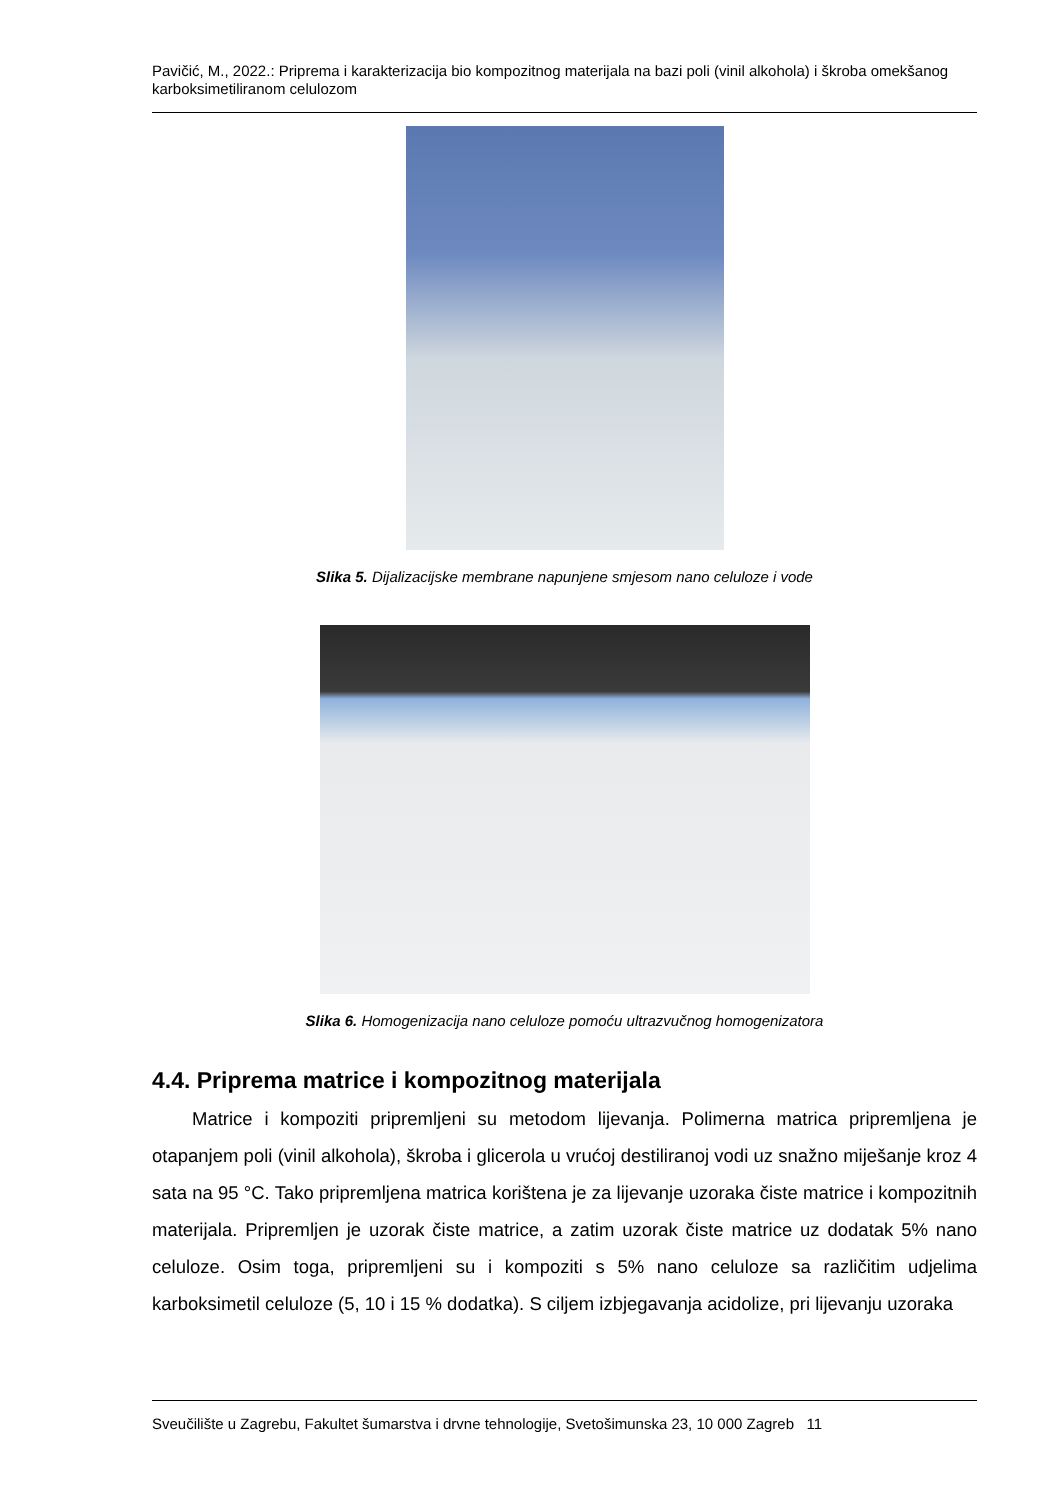Pavičić, M., 2022.: Priprema i karakterizacija bio kompozitnog materijala na bazi poli (vinil alkohola) i škroba omekšanog karboksimetiliranom celulozom
Slika 5. Dijalizacijske membrane napunjene smjesom nano celuloze i vode
Slika 6. Homogenizacija nano celuloze pomoću ultrazvučnog homogenizatora
4.4. Priprema matrice i kompozitnog materijala
Matrice i kompoziti pripremljeni su metodom lijevanja. Polimerna matrica pripremljena je otapanjem poli (vinil alkohola), škroba i glicerola u vrućoj destiliranoj vodi uz snažno miješanje kroz 4 sata na 95 °C. Tako pripremljena matrica korištena je za lijevanje uzoraka čiste matrice i kompozitnih materijala. Pripremljen je uzorak čiste matrice, a zatim uzorak čiste matrice uz dodatak 5% nano celuloze. Osim toga, pripremljeni su i kompoziti s 5% nano celuloze sa različitim udjelima karboksimetil celuloze (5, 10 i 15 % dodatka). S ciljem izbjegavanja acidolize, pri lijevanju uzoraka
Sveučilište u Zagrebu, Fakultet šumarstva i drvne tehnologije, Svetošimunska 23, 10 000 Zagreb 11